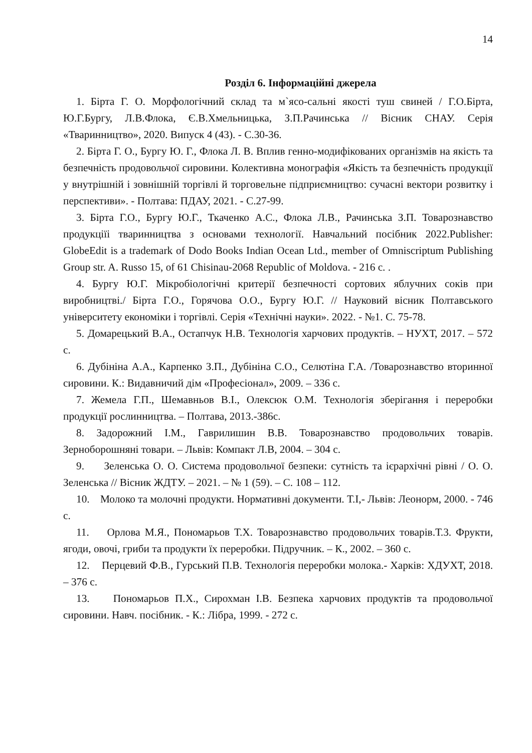14
Розділ 6. Інформаційні джерела
1. Бірта Г. О. Морфологічний склад та м`ясо-сальні якості туш свиней / Г.О.Бірта, Ю.Г.Бургу, Л.В.Флока, Є.В.Хмельницька, З.П.Рачинська // Вісник СНАУ. Серія «Тваринництво», 2020. Випуск 4 (43). - С.30-36.
2. Бірта Г. О., Бургу Ю. Г., Флока Л. В. Вплив генно-модифікованих організмів на якість та безпечність продовольчої сировини. Колективна монографія «Якість та безпечність продукції у внутрішній і зовнішній торгівлі й торговельне підприємництво: сучасні вектори розвитку і перспективи». - Полтава: ПДАУ, 2021. - С.27-99.
3. Бірта Г.О., Бургу Ю.Г., Ткаченко А.С., Флока Л.В., Рачинська З.П. Товарознавство продукціїі тваринництва з основами технології. Навчальний посібник 2022.Publisher: GlobeEdit is a trademark of Dodo Books Indian Ocean Ltd., member of Omniscriptum Publishing Group str. A. Russo 15, of 61 Chisinau-2068 Republic of Moldova. - 216 с. .
4. Бургу Ю.Г. Мікробіологічні критерії безпечності сортових яблучних соків при виробництві./ Бірта Г.О., Горячова О.О., Бургу Ю.Г. // Науковий вісник Полтавського університету економіки і торгівлі. Серія «Технічні науки». 2022. - №1. С. 75-78.
5. Домарецький В.А., Остапчук Н.В. Технологія харчових продуктів. – НУХТ, 2017. – 572 с.
6. Дубініна А.А., Карпенко З.П., Дубініна С.О., Селютіна Г.А. /Товарознавство вторинної сировини. К.: Видавничий дім «Професіонал», 2009. – 336 с.
7. Жемела Г.П., Шемавньов В.І., Олексюк О.М. Технологія зберігання і переробки продукції рослинництва. – Полтава, 2013.-386с.
8. Задорожний І.М., Гаврилишин В.В. Товарознавство продовольчих товарів. Зерноборошняні товари. – Львів: Компакт Л.В, 2004. – 304 с.
9. Зеленська О. О. Система продовольчої безпеки: сутність та ієрархічні рівні / О. О. Зеленська // Вісник ЖДТУ. – 2021. – № 1 (59). – С. 108 – 112.
10. Молоко та молочні продукти. Нормативні документи. Т.І,- Львів: Леонорм, 2000. - 746 с.
11. Орлова М.Я., Пономарьов Т.Х. Товарознавство продовольчих товарів.Т.3. Фрукти, ягоди, овочі, гриби та продукти їх переробки. Підручник. – К., 2002. – 360 с.
12. Перцевий Ф.В., Гурський П.В. Технологія переробки молока.- Харків: ХДУХТ, 2018. – 376 с.
13. Пономарьов П.Х., Сирохман І.В. Безпека харчових продуктів та продовольчої сировини. Навч. посібник. - К.: Лібра, 1999. - 272 с.